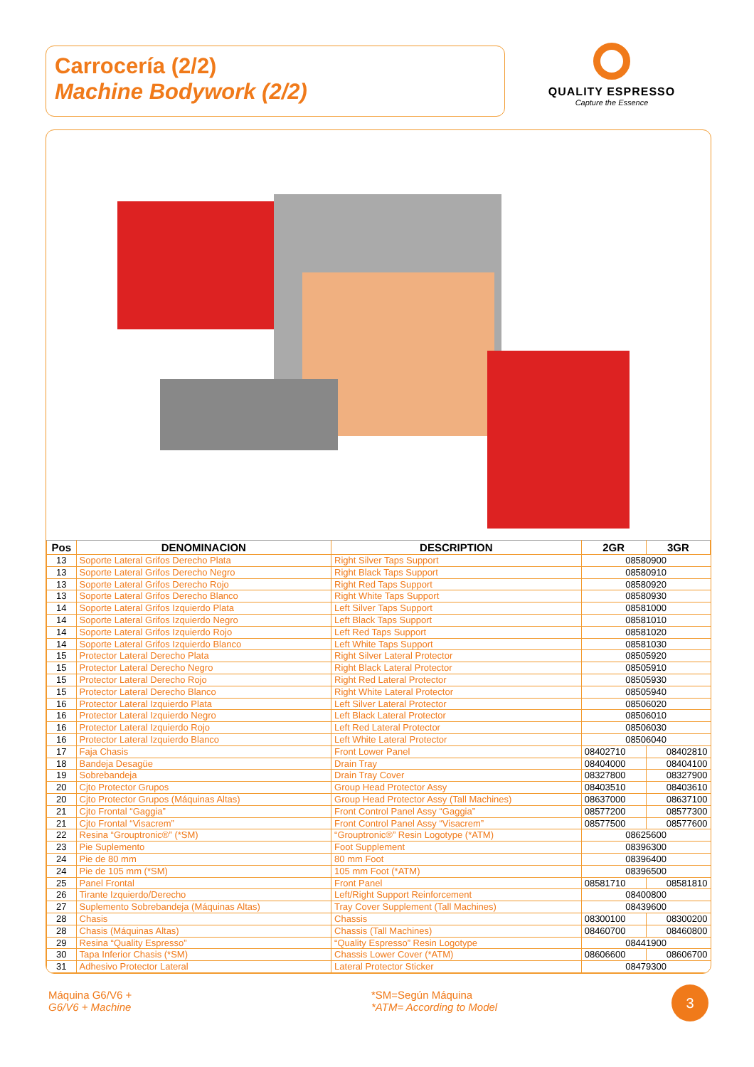Carrocería (2/2)
Machine Bodywork (2/2)
QUALITY ESPRESSO
Capture the Essence
| Pos | DENOMINACION | DESCRIPTION | 2GR | 3GR |
| --- | --- | --- | --- | --- |
| 13 | Soporte Lateral Grifos Derecho Plata | Right Silver Taps Support | 08580900 | |
| 13 | Soporte Lateral Grifos Derecho Negro | Right Black Taps Support | 08580910 | |
| 13 | Soporte Lateral Grifos Derecho Rojo | Right Red Taps Support | 08580920 | |
| 13 | Soporte Lateral Grifos Derecho Blanco | Right White Taps Support | 08580930 | |
| 14 | Soporte Lateral Grifos Izquierdo Plata | Left Silver Taps Support | 08581000 | |
| 14 | Soporte Lateral Grifos Izquierdo Negro | Left Black Taps Support | 08581010 | |
| 14 | Soporte Lateral Grifos Izquierdo Rojo | Left Red Taps Support | 08581020 | |
| 14 | Soporte Lateral Grifos Izquierdo Blanco | Left White Taps Support | 08581030 | |
| 15 | Protector Lateral Derecho Plata | Right Silver Lateral Protector | 08505920 | |
| 15 | Protector Lateral Derecho Negro | Right Black Lateral Protector | 08505910 | |
| 15 | Protector Lateral Derecho Rojo | Right Red Lateral Protector | 08505930 | |
| 15 | Protector Lateral Derecho Blanco | Right White Lateral Protector | 08505940 | |
| 16 | Protector Lateral Izquierdo Plata | Left Silver Lateral Protector | 08506020 | |
| 16 | Protector Lateral Izquierdo Negro | Left Black Lateral Protector | 08506010 | |
| 16 | Protector Lateral Izquierdo Rojo | Left Red Lateral Protector | 08506030 | |
| 16 | Protector Lateral Izquierdo Blanco | Left White Lateral Protector | 08506040 | |
| 17 | Faja Chasis | Front Lower Panel | 08402710 | 08402810 |
| 18 | Bandeja Desagüe | Drain Tray | 08404000 | 08404100 |
| 19 | Sobrebandeja | Drain Tray Cover | 08327800 | 08327900 |
| 20 | Cjto Protector Grupos | Group Head Protector Assy | 08403510 | 08403610 |
| 20 | Cjto Protector Grupos (Máquinas Altas) | Group Head Protector Assy (Tall Machines) | 08637000 | 08637100 |
| 21 | Cjto Frontal “Gaggia” | Front Control Panel Assy “Gaggia” | 08577200 | 08577300 |
| 21 | Cjto Frontal “Visacrem” | Front Control Panel Assy “Visacrem” | 08577500 | 08577600 |
| 22 | Resina “Grouptronic®” (*SM) | “Grouptronic®” Resin Logotype (*ATM) | 08625600 | |
| 23 | Pie Suplemento | Foot Supplement | 08396300 | |
| 24 | Pie de 80 mm | 80 mm Foot | 08396400 | |
| 24 | Pie de 105 mm (*SM) | 105 mm Foot (*ATM) | 08396500 | |
| 25 | Panel Frontal | Front Panel | 08581710 | 08581810 |
| 26 | Tirante Izquierdo/Derecho | Left/Right Support Reinforcement | 08400800 | |
| 27 | Suplemento Sobrebandeja (Máquinas Altas) | Tray Cover Supplement (Tall Machines) | 08439600 | |
| 28 | Chasis | Chassis | 08300100 | 08300200 |
| 28 | Chasis (Máquinas Altas) | Chassis (Tall Machines) | 08460700 | 08460800 |
| 29 | Resina “Quality Espresso” | “Quality Espresso” Resin Logotype | 08441900 | |
| 30 | Tapa Inferior Chasis (*SM) | Chassis Lower Cover (*ATM) | 08606600 | 08606700 |
| 31 | Adhesivo Protector Lateral | Lateral Protector Sticker | 08479300 | |
Máquina G6/V6 +
G6/V6 + Machine
*SM=Según Máquina
*ATM= According to Model
3